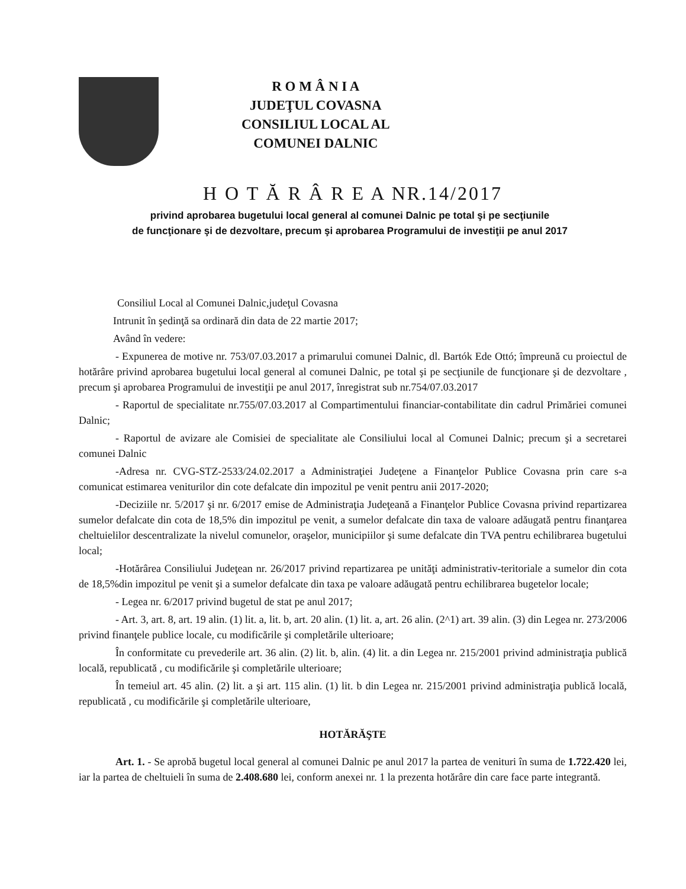R O M Â N I A
JUDEŢUL COVASNA
CONSILIUL LOCAL AL
COMUNEI DALNIC
H O T Ă R Â R E A NR.14/2017
privind aprobarea bugetului local general al comunei Dalnic pe total şi pe secţiunile
de funcţionare şi de dezvoltare, precum şi aprobarea Programului de investiţii pe anul 2017
Consiliul Local al Comunei Dalnic,judeţul Covasna
Intrunit în şedinţă sa ordinară din data de 22 martie 2017;
Având în vedere:
- Expunerea de motive nr. 753/07.03.2017 a primarului comunei Dalnic, dl. Bartók Ede Ottó; împreună cu proiectul de hotărâre privind aprobarea bugetului local general al comunei Dalnic, pe total şi pe secţiunile de funcţionare şi de dezvoltare , precum şi aprobarea Programului de investiţii pe anul 2017, înregistrat sub nr.754/07.03.2017
- Raportul de specialitate nr.755/07.03.2017 al Compartimentului financiar-contabilitate din cadrul Primăriei comunei Dalnic;
- Raportul de avizare ale Comisiei de specialitate ale Consiliului local al Comunei Dalnic; precum şi a secretarei comunei Dalnic
-Adresa nr. CVG-STZ-2533/24.02.2017 a Administraţiei Judeţene a Finanţelor Publice Covasna prin care s-a comunicat estimarea veniturilor din cote defalcate din impozitul pe venit pentru anii 2017-2020;
-Deciziile nr. 5/2017 şi nr. 6/2017 emise de Administraţia Judeţeană a Finanţelor Publice Covasna privind repartizarea sumelor defalcate din cota de 18,5% din impozitul pe venit, a sumelor defalcate din taxa de valoare adăugată pentru finanţarea cheltuielilor descentralizate la nivelul comunelor, oraşelor, municipiilor şi sume defalcate din TVA pentru echilibrarea bugetului local;
-Hotărârea Consiliului Judeţean nr. 26/2017 privind repartizarea pe unităţi administrativ-teritoriale a sumelor din cota de 18,5%din impozitul pe venit şi a sumelor defalcate din taxa pe valoare adăugată pentru echilibrarea bugetelor locale;
- Legea nr. 6/2017 privind bugetul de stat pe anul 2017;
- Art. 3, art. 8, art. 19 alin. (1) lit. a, lit. b, art. 20 alin. (1) lit. a, art. 26 alin. (2^1) art. 39 alin. (3) din Legea nr. 273/2006 privind finanţele publice locale, cu modificările şi completările ulterioare;
În conformitate cu prevederile art. 36 alin. (2) lit. b, alin. (4) lit. a din Legea nr. 215/2001 privind administraţia publică locală, republicată , cu modificările şi completările ulterioare;
În temeiul art. 45 alin. (2) lit. a şi art. 115 alin. (1) lit. b din Legea nr. 215/2001 privind administraţia publică locală, republicată , cu modificările şi completările ulterioare,
HOTĂRĂŞTE
Art. 1. - Se aprobă bugetul local general al comunei Dalnic pe anul 2017 la partea de venituri în suma de 1.722.420 lei, iar la partea de cheltuieli în suma de 2.408.680 lei, conform anexei nr. 1 la prezenta hotărâre din care face parte integrantă.